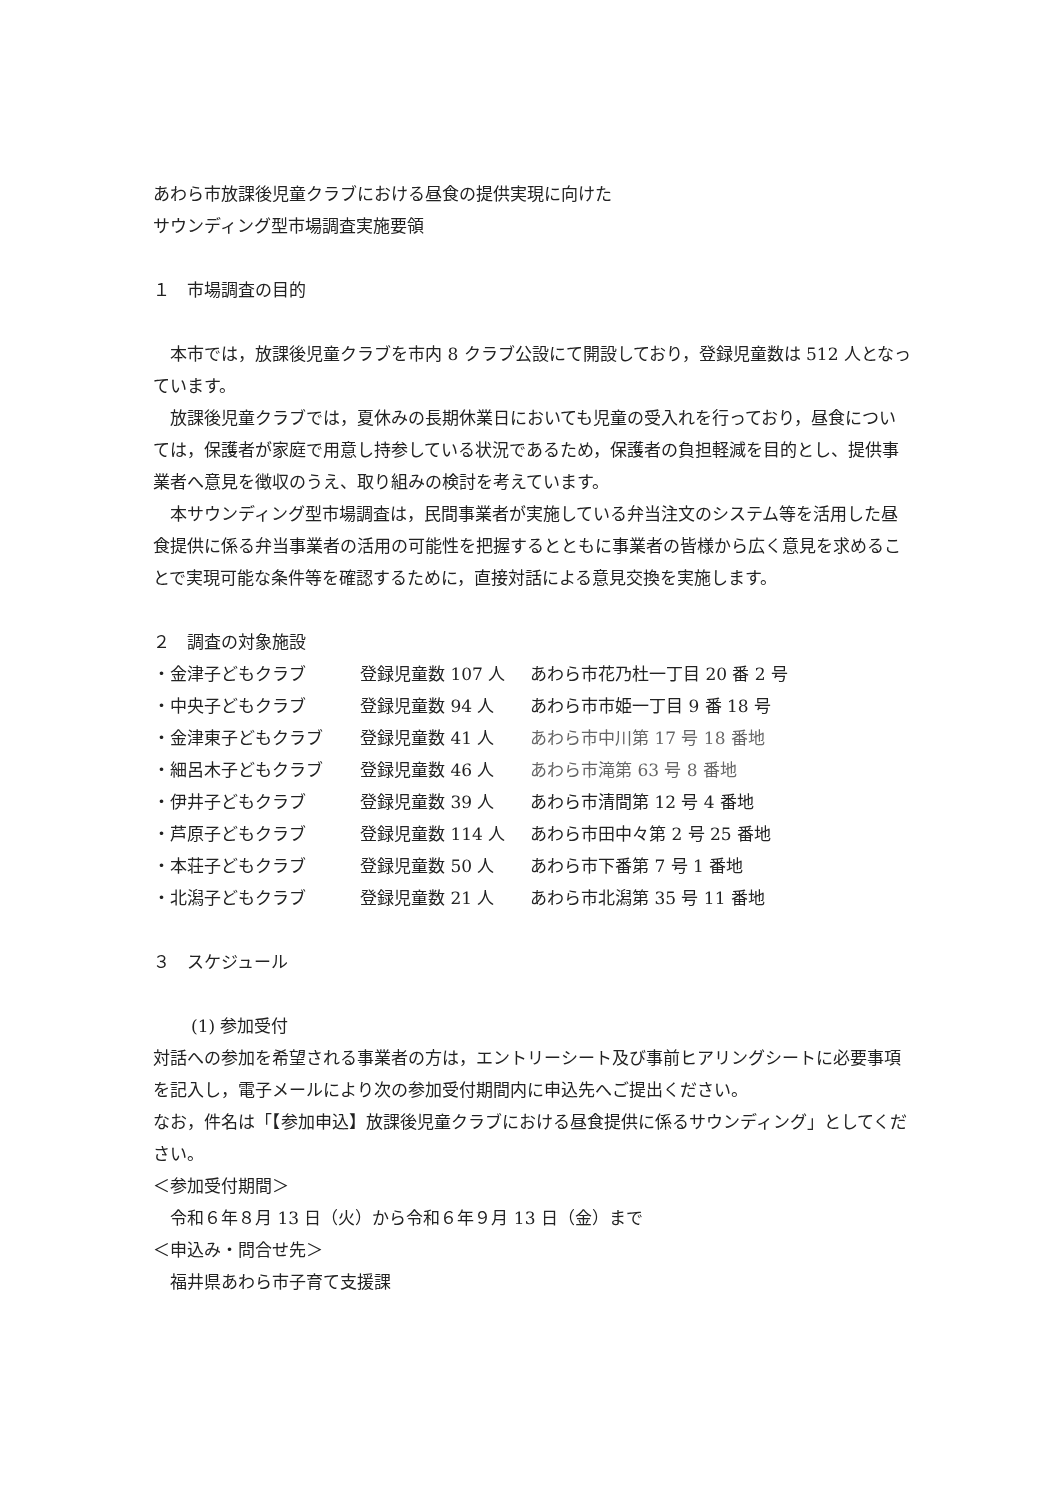あわら市放課後児童クラブにおける昼食の提供実現に向けた
サウンディング型市場調査実施要領
１　市場調査の目的
　本市では，放課後児童クラブを市内 8 クラブ公設にて開設しており，登録児童数は 512 人となっています。
　放課後児童クラブでは，夏休みの長期休業日においても児童の受入れを行っており，昼食については，保護者が家庭で用意し持参している状況であるため，保護者の負担軽減を目的とし、提供事業者へ意見を徴収のうえ、取り組みの検討を考えています。
　本サウンディング型市場調査は，民間事業者が実施している弁当注文のシステム等を活用した昼食提供に係る弁当事業者の活用の可能性を把握するとともに事業者の皆様から広く意見を求めることで実現可能な条件等を確認するために，直接対話による意見交換を実施します。
２　調査の対象施設
| ・金津子どもクラブ | 登録児童数 107 人 | あわら市花乃杜一丁目 20 番 2 号 |
| ・中央子どもクラブ | 登録児童数 94 人 | あわら市市姫一丁目 9 番 18 号 |
| ・金津東子どもクラブ | 登録児童数 41 人 | あわら市中川第 17 号 18 番地 |
| ・細呂木子どもクラブ | 登録児童数 46 人 | あわら市滝第 63 号 8 番地 |
| ・伊井子どもクラブ | 登録児童数 39 人 | あわら市清間第 12 号 4 番地 |
| ・芦原子どもクラブ | 登録児童数 114 人 | あわら市田中々第 2 号 25 番地 |
| ・本荘子どもクラブ | 登録児童数 50 人 | あわら市下番第 7 号 1 番地 |
| ・北潟子どもクラブ | 登録児童数 21 人 | あわら市北潟第 35 号 11 番地 |
３　スケジュール
(1) 参加受付
対話への参加を希望される事業者の方は，エントリーシート及び事前ヒアリングシートに必要事項を記入し，電子メールにより次の参加受付期間内に申込先へご提出ください。
なお，件名は「【参加申込】放課後児童クラブにおける昼食提供に係るサウンディング」としてください。
＜参加受付期間＞
　令和６年８月 13 日（火）から令和６年９月 13 日（金）まで
＜申込み・問合せ先＞
　福井県あわら市子育て支援課